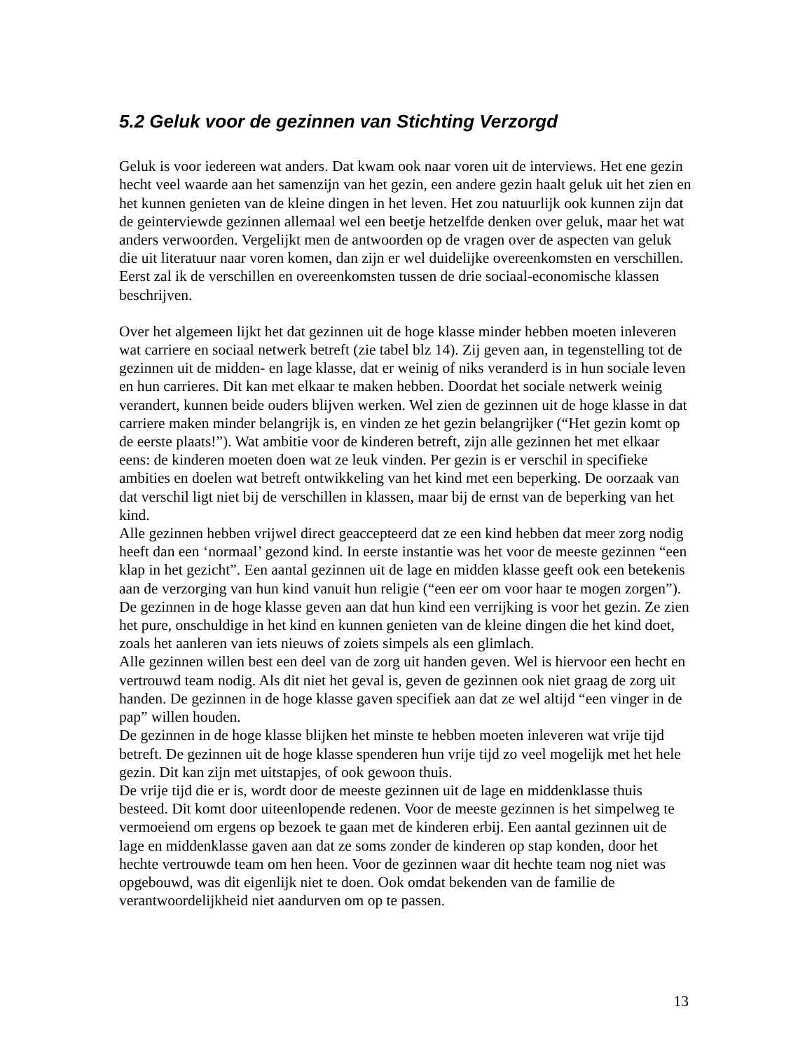5.2 Geluk voor de gezinnen van Stichting Verzorgd
Geluk is voor iedereen wat anders. Dat kwam ook naar voren uit de interviews. Het ene gezin hecht veel waarde aan het samenzijn van het gezin, een andere gezin haalt geluk uit het zien en het kunnen genieten van de kleine dingen in het leven. Het zou natuurlijk ook kunnen zijn dat de geinterviewde gezinnen allemaal wel een beetje hetzelfde denken over geluk, maar het wat anders verwoorden. Vergelijkt men de antwoorden op de vragen over de aspecten van geluk die uit literatuur naar voren komen, dan zijn er wel duidelijke overeenkomsten en verschillen. Eerst zal ik de verschillen en overeenkomsten tussen de drie sociaal-economische klassen beschrijven.
Over het algemeen lijkt het dat gezinnen uit de hoge klasse minder hebben moeten inleveren wat carriere en sociaal netwerk betreft (zie tabel blz 14). Zij geven aan, in tegenstelling tot de gezinnen uit de midden- en lage klasse, dat er weinig of niks veranderd is in hun sociale leven en hun carrieres. Dit kan met elkaar te maken hebben. Doordat het sociale netwerk weinig verandert, kunnen beide ouders blijven werken. Wel zien de gezinnen uit de hoge klasse in dat carriere maken minder belangrijk is, en vinden ze het gezin belangrijker (“Het gezin komt op de eerste plaats!”). Wat ambitie voor de kinderen betreft, zijn alle gezinnen het met elkaar eens: de kinderen moeten doen wat ze leuk vinden. Per gezin is er verschil in specifieke ambities en doelen wat betreft ontwikkeling van het kind met een beperking. De oorzaak van dat verschil ligt niet bij de verschillen in klassen, maar bij de ernst van de beperking van het kind.
Alle gezinnen hebben vrijwel direct geaccepteerd dat ze een kind hebben dat meer zorg nodig heeft dan een ‘normaal’ gezond kind. In eerste instantie was het voor de meeste gezinnen “een klap in het gezicht”. Een aantal gezinnen uit de lage en midden klasse geeft ook een betekenis aan de verzorging van hun kind vanuit hun religie (“een eer om voor haar te mogen zorgen”). De gezinnen in de hoge klasse geven aan dat hun kind een verrijking is voor het gezin. Ze zien het pure, onschuldige in het kind en kunnen genieten van de kleine dingen die het kind doet, zoals het aanleren van iets nieuws of zoiets simpels als een glimlach.
Alle gezinnen willen best een deel van de zorg uit handen geven. Wel is hiervoor een hecht en vertrouwd team nodig. Als dit niet het geval is, geven de gezinnen ook niet graag de zorg uit handen. De gezinnen in de hoge klasse gaven specifiek aan dat ze wel altijd “een vinger in de pap” willen houden.
De gezinnen in de hoge klasse blijken het minste te hebben moeten inleveren wat vrije tijd betreft. De gezinnen uit de hoge klasse spenderen hun vrije tijd zo veel mogelijk met het hele gezin. Dit kan zijn met uitstapjes, of ook gewoon thuis.
De vrije tijd die er is, wordt door de meeste gezinnen uit de lage en middenklasse thuis besteed. Dit komt door uiteenlopende redenen. Voor de meeste gezinnen is het simpelweg te vermoeiend om ergens op bezoek te gaan met de kinderen erbij. Een aantal gezinnen uit de lage en middenklasse gaven aan dat ze soms zonder de kinderen op stap konden, door het hechte vertrouwde team om hen heen. Voor de gezinnen waar dit hechte team nog niet was opgebouwd, was dit eigenlijk niet te doen. Ook omdat bekenden van de familie de verantwoordelijkheid niet aandurven om op te passen.
13